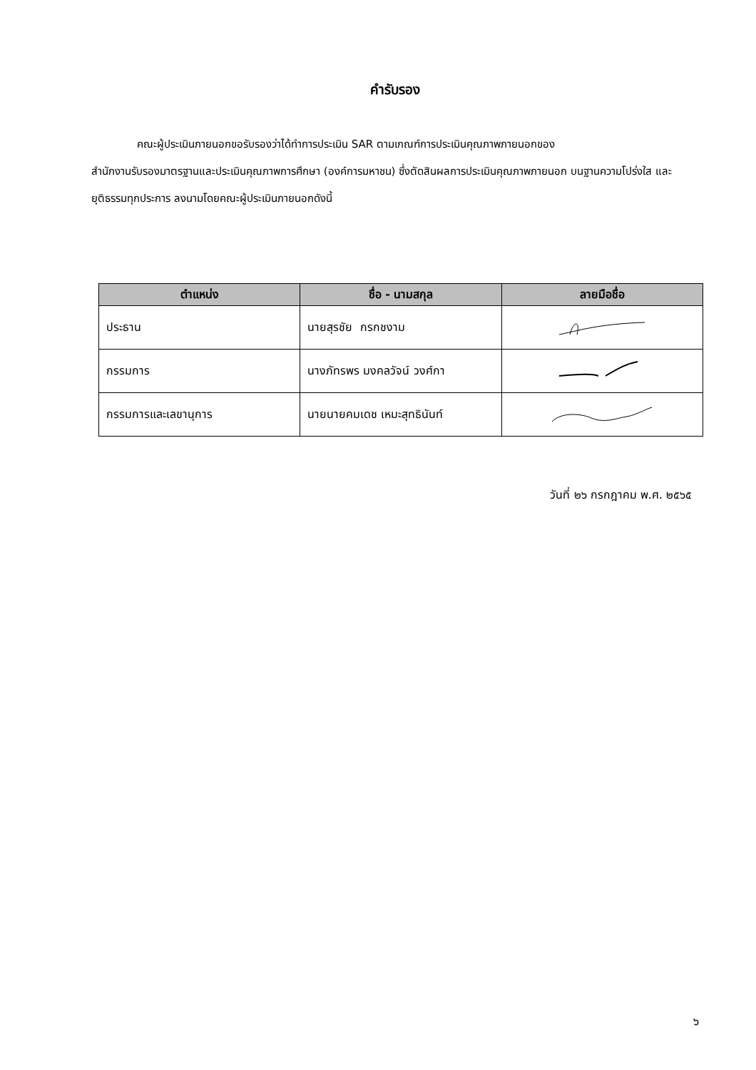คำรับรอง
คณะผู้ประเมินภายนอกขอรับรองว่าได้ทำการประเมิน SAR ตามเกณฑ์การประเมินคุณภาพภายนอกของ
สำนักงานรับรองมาตรฐานและประเมินคุณภาพการศึกษา (องค์การมหาชน) ซึ่งตัดสินผลการประเมินคุณภาพภายนอก บนฐานความโปร่งใส และยุติธรรมทุกประการ ลงนามโดยคณะผู้ประเมินภายนอกดังนี้
| ตำแหน่ง | ชื่อ - นามสกุล | ลายมือชื่อ |
| --- | --- | --- |
| ประธาน | นายสุรชัย กรกชงาม | |
| กรรมการ | นางภัทรพร มงคลวัจน์ วงศ์กา | |
| กรรมการและเลขานุการ | นายนายคมเดช เหมะสุทธินันท์ | |
วันที่ ๒๖ กรกฎาคม พ.ศ. ๒๕๖๕
๖